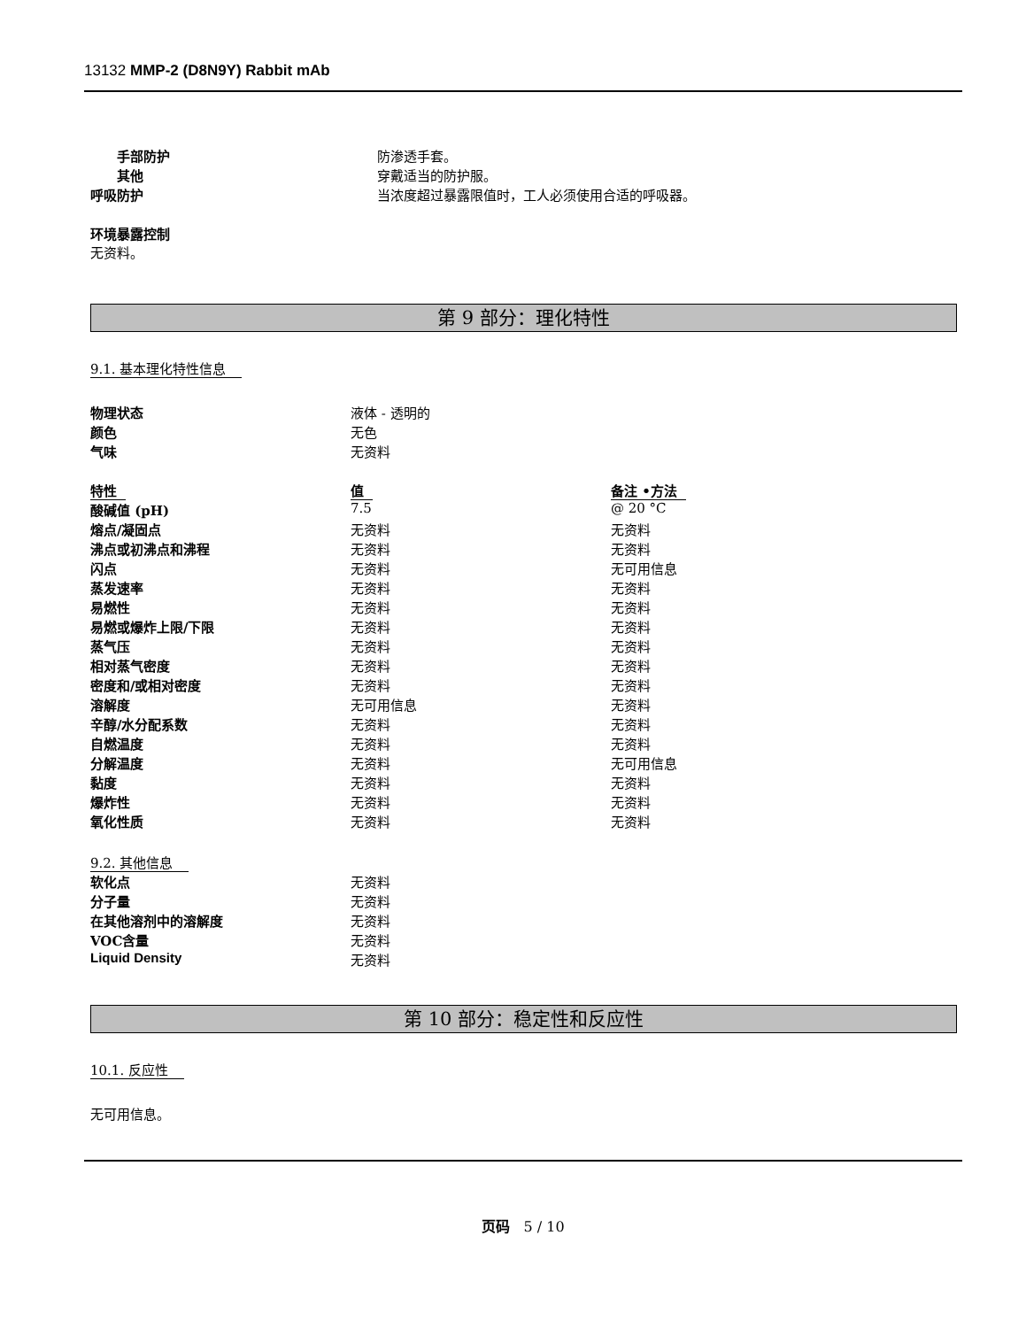13132 MMP-2 (D8N9Y) Rabbit mAb
| 手部防护 | 防渗透手套。 |
| 其他 | 穿戴适当的防护服。 |
| 呼吸防护 | 当浓度超过暴露限值时，工人必须使用合适的呼吸器。 |
环境暴露控制
无资料。
第 9 部分：理化特性
9.1. 基本理化特性信息
| 物理状态 | 液体 - 透明的 | |
| 颜色 | 无色 | |
| 气味 | 无资料 | |
| 特性 | 值 | 备注 •方法 |
| 酸碱值 (pH) | 7.5 | @ 20 °C |
| 熔点/凝固点 | 无资料 | 无资料 |
| 沸点或初沸点和沸程 | 无资料 | 无资料 |
| 闪点 | 无资料 | 无可用信息 |
| 蒸发速率 | 无资料 | 无资料 |
| 易燃性 | 无资料 | 无资料 |
| 易燃或爆炸上限/下限 | 无资料 | 无资料 |
| 蒸气压 | 无资料 | 无资料 |
| 相对蒸气密度 | 无资料 | 无资料 |
| 密度和/或相对密度 | 无资料 | 无资料 |
| 溶解度 | 无可用信息 | 无资料 |
| 辛醇/水分配系数 | 无资料 | 无资料 |
| 自燃温度 | 无资料 | 无资料 |
| 分解温度 | 无资料 | 无可用信息 |
| 黏度 | 无资料 | 无资料 |
| 爆炸性 | 无资料 | 无资料 |
| 氧化性质 | 无资料 | 无资料 |
9.2. 其他信息
| 软化点 | 无资料 |
| 分子量 | 无资料 |
| 在其他溶剂中的溶解度 | 无资料 |
| VOC含量 | 无资料 |
| Liquid Density | 无资料 |
第 10 部分：稳定性和反应性
10.1. 反应性
无可用信息。
页码 5 / 10